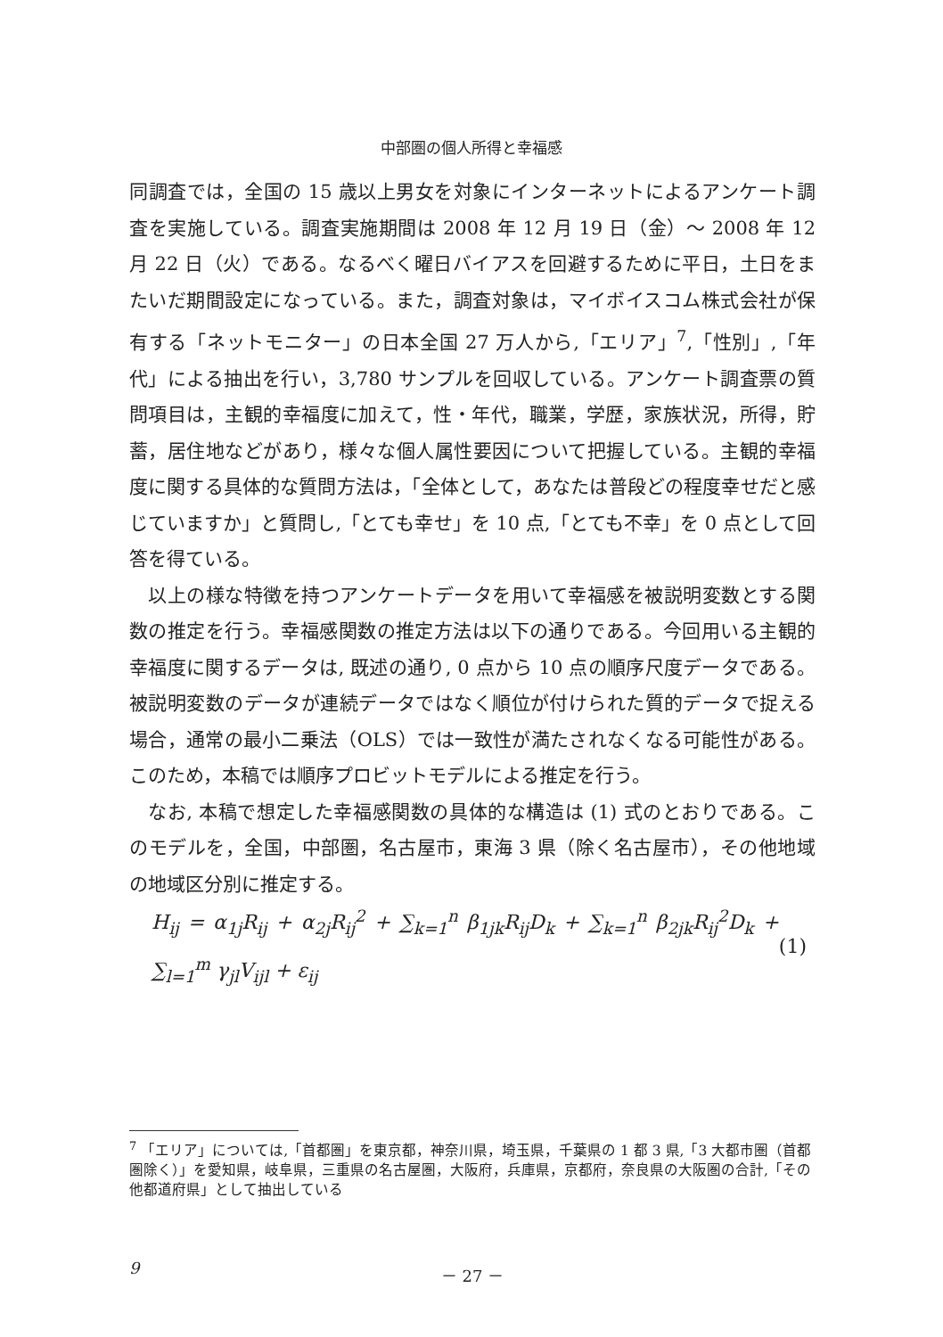中部圏の個人所得と幸福感
同調査では，全国の 15 歳以上男女を対象にインターネットによるアンケート調査を実施している。調査実施期間は 2008 年 12 月 19 日（金）～ 2008 年 12 月 22 日（火）である。なるべく曜日バイアスを回避するために平日，土日をまたいだ期間設定になっている。また，調査対象は，マイボイスコム株式会社が保有する「ネットモニター」の日本全国 27 万人から,「エリア」<sup>7</sup>,「性別」,「年代」による抽出を行い，3,780 サンプルを回収している。アンケート調査票の質問項目は，主観的幸福度に加えて，性・年代，職業，学歴，家族状況，所得，貯蓄，居住地などがあり，様々な個人属性要因について把握している。主観的幸福度に関する具体的な質問方法は，「全体として，あなたは普段どの程度幸せだと感じていますか」と質問し,「とても幸せ」を 10 点,「とても不幸」を 0 点として回答を得ている。
以上の様な特徴を持つアンケートデータを用いて幸福感を被説明変数とする関数の推定を行う。幸福感関数の推定方法は以下の通りである。今回用いる主観的幸福度に関するデータは, 既述の通り, 0 点から 10 点の順序尺度データである。被説明変数のデータが連続データではなく順位が付けられた質的データで捉える場合，通常の最小二乗法（OLS）では一致性が満たされなくなる可能性がある。このため，本稿では順序プロビットモデルによる推定を行う。
なお, 本稿で想定した幸福感関数の具体的な構造は (1) 式のとおりである。このモデルを，全国，中部圏，名古屋市，東海 3 県（除く名古屋市），その他地域の地域区分別に推定する。
H<sub>ij</sub> = α<sub>1j</sub>R<sub>ij</sub> + α<sub>2j</sub>R<sub>ij</sub><sup>2</sup> + ∑<sub>k=1</sub><sup>n</sup> β<sub>1jk</sub>R<sub>ij</sub>D<sub>k</sub> + ∑<sub>k=1</sub><sup>n</sup> β<sub>2jk</sub>R<sub>ij</sub><sup>2</sup>D<sub>k</sub> + ∑<sub>l=1</sub><sup>m</sup> γ<sub>jl</sub>V<sub>ijl</sub> + ε<sub>ij</sub>
(1)
<sup>7</sup> 「エリア」については,「首都圏」を東京都，神奈川県，埼玉県，千葉県の 1 都 3 県,「3 大都市圏（首都圏除く）」を愛知県，岐阜県，三重県の名古屋圏，大阪府，兵庫県，京都府，奈良県の大阪圏の合計,「その他都道府県」として抽出している
9 － 27 －